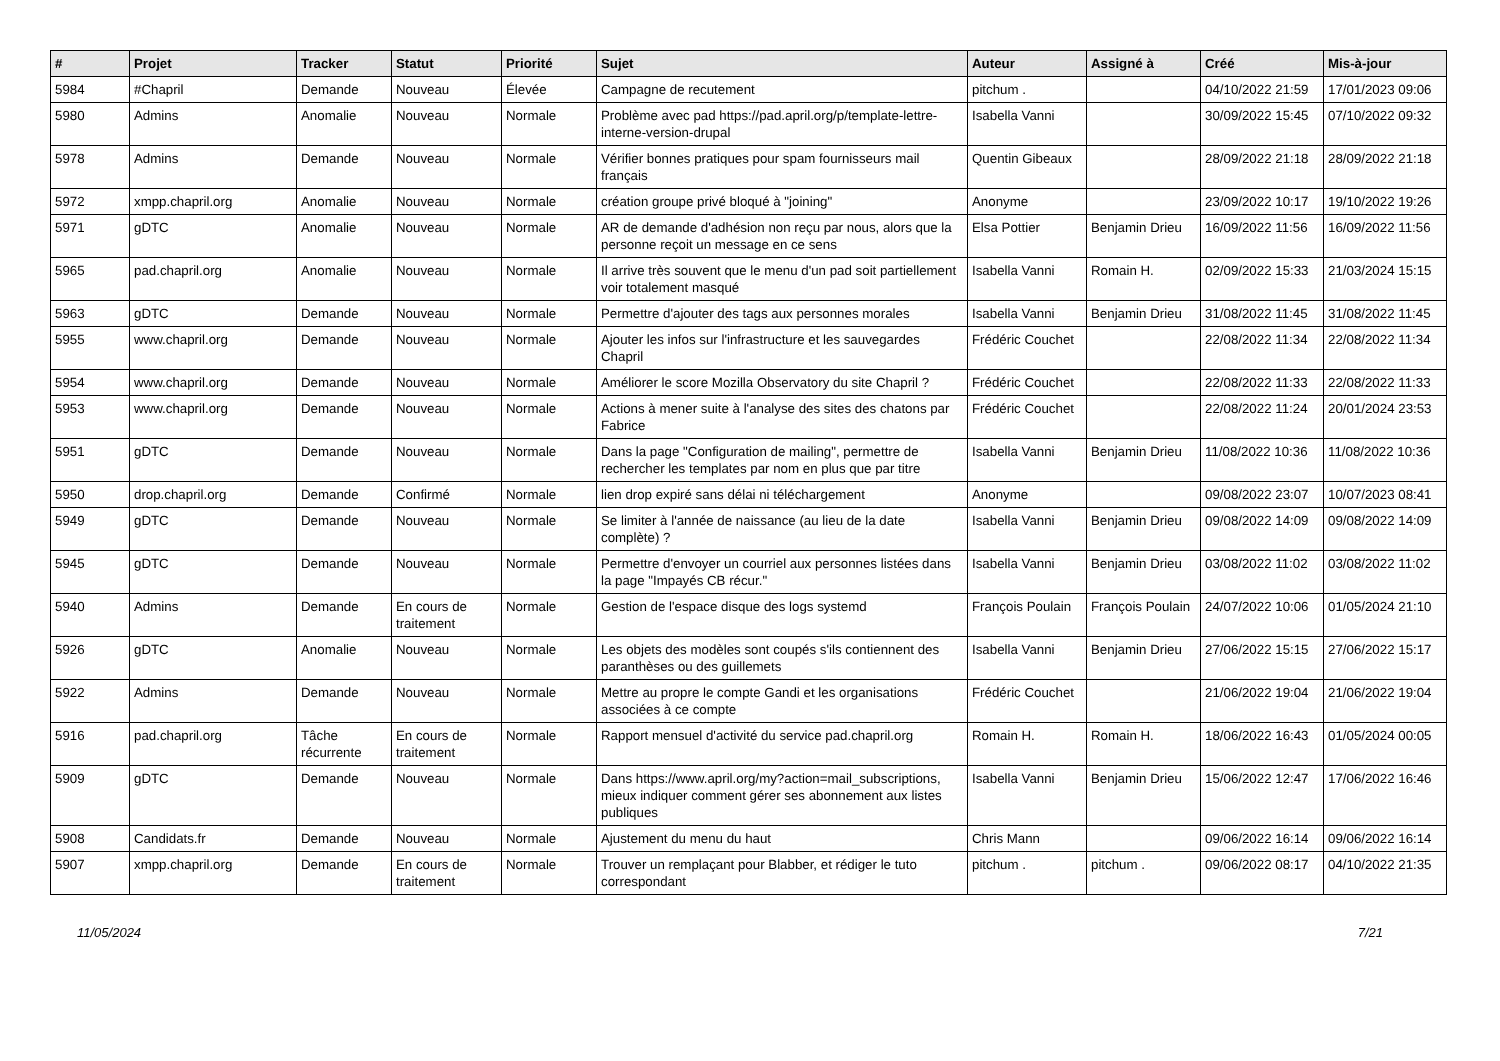| # | Projet | Tracker | Statut | Priorité | Sujet | Auteur | Assigné à | Créé | Mis-à-jour |
| --- | --- | --- | --- | --- | --- | --- | --- | --- | --- |
| 5984 | #Chapril | Demande | Nouveau | Élevée | Campagne de recutement | pitchum . | | 04/10/2022 21:59 | 17/01/2023 09:06 |
| 5980 | Admins | Anomalie | Nouveau | Normale | Problème avec pad https://pad.april.org/p/template-lettre-interne-version-drupal | Isabella Vanni | | 30/09/2022 15:45 | 07/10/2022 09:32 |
| 5978 | Admins | Demande | Nouveau | Normale | Vérifier bonnes pratiques pour spam fournisseurs mail français | Quentin Gibeaux | | 28/09/2022 21:18 | 28/09/2022 21:18 |
| 5972 | xmpp.chapril.org | Anomalie | Nouveau | Normale | création groupe privé bloqué à "joining" | Anonyme | | 23/09/2022 10:17 | 19/10/2022 19:26 |
| 5971 | gDTC | Anomalie | Nouveau | Normale | AR de demande d'adhésion non reçu par nous, alors que la personne reçoit un message en ce sens | Elsa Pottier | Benjamin Drieu | 16/09/2022 11:56 | 16/09/2022 11:56 |
| 5965 | pad.chapril.org | Anomalie | Nouveau | Normale | Il arrive très souvent que le menu d'un pad soit partiellement voir totalement masqué | Isabella Vanni | Romain H. | 02/09/2022 15:33 | 21/03/2024 15:15 |
| 5963 | gDTC | Demande | Nouveau | Normale | Permettre d'ajouter des tags aux personnes morales | Isabella Vanni | Benjamin Drieu | 31/08/2022 11:45 | 31/08/2022 11:45 |
| 5955 | www.chapril.org | Demande | Nouveau | Normale | Ajouter les infos sur l'infrastructure et les sauvegardes Chapril | Frédéric Couchet | | 22/08/2022 11:34 | 22/08/2022 11:34 |
| 5954 | www.chapril.org | Demande | Nouveau | Normale | Améliorer le score Mozilla Observatory du site Chapril ? | Frédéric Couchet | | 22/08/2022 11:33 | 22/08/2022 11:33 |
| 5953 | www.chapril.org | Demande | Nouveau | Normale | Actions à mener suite à l'analyse des sites des chatons par Fabrice | Frédéric Couchet | | 22/08/2022 11:24 | 20/01/2024 23:53 |
| 5951 | gDTC | Demande | Nouveau | Normale | Dans la page "Configuration de mailing", permettre de rechercher les templates par nom en plus que par titre | Isabella Vanni | Benjamin Drieu | 11/08/2022 10:36 | 11/08/2022 10:36 |
| 5950 | drop.chapril.org | Demande | Confirmé | Normale | lien drop expiré sans délai ni téléchargement | Anonyme | | 09/08/2022 23:07 | 10/07/2023 08:41 |
| 5949 | gDTC | Demande | Nouveau | Normale | Se limiter à l'année de naissance (au lieu de la date complète) ? | Isabella Vanni | Benjamin Drieu | 09/08/2022 14:09 | 09/08/2022 14:09 |
| 5945 | gDTC | Demande | Nouveau | Normale | Permettre d'envoyer un courriel aux personnes listées dans la page "Impayés CB récur." | Isabella Vanni | Benjamin Drieu | 03/08/2022 11:02 | 03/08/2022 11:02 |
| 5940 | Admins | Demande | En cours de traitement | Normale | Gestion de l'espace disque des logs systemd | François Poulain | François Poulain | 24/07/2022 10:06 | 01/05/2024 21:10 |
| 5926 | gDTC | Anomalie | Nouveau | Normale | Les objets des modèles sont coupés s'ils contiennent des paranthèses ou des guillemets | Isabella Vanni | Benjamin Drieu | 27/06/2022 15:15 | 27/06/2022 15:17 |
| 5922 | Admins | Demande | Nouveau | Normale | Mettre au propre le compte Gandi et les organisations associées à ce compte | Frédéric Couchet | | 21/06/2022 19:04 | 21/06/2022 19:04 |
| 5916 | pad.chapril.org | Tâche récurrente | En cours de traitement | Normale | Rapport mensuel d'activité du service pad.chapril.org | Romain H. | Romain H. | 18/06/2022 16:43 | 01/05/2024 00:05 |
| 5909 | gDTC | Demande | Nouveau | Normale | Dans https://www.april.org/my?action=mail_subscriptions, mieux indiquer comment gérer ses abonnement aux listes publiques | Isabella Vanni | Benjamin Drieu | 15/06/2022 12:47 | 17/06/2022 16:46 |
| 5908 | Candidats.fr | Demande | Nouveau | Normale | Ajustement du menu du haut | Chris Mann | | 09/06/2022 16:14 | 09/06/2022 16:14 |
| 5907 | xmpp.chapril.org | Demande | En cours de traitement | Normale | Trouver un remplaçant pour Blabber, et rédiger le tuto correspondant | pitchum . | pitchum . | 09/06/2022 08:17 | 04/10/2022 21:35 |
11/05/2024 7/21